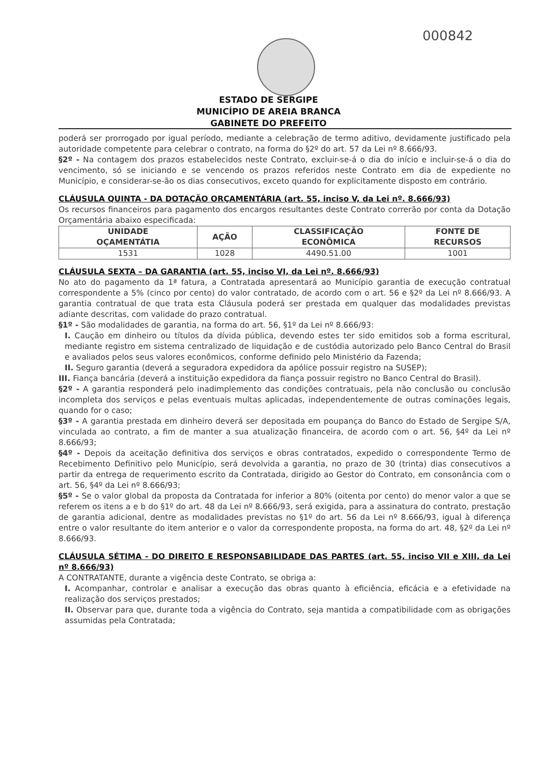000842
ESTADO DE SERGIPE
MUNICÍPIO DE AREIA BRANCA
GABINETE DO PREFEITO
poderá ser prorrogado por igual período, mediante a celebração de termo aditivo, devidamente justificado pela autoridade competente para celebrar o contrato, na forma do §2º do art. 57 da Lei nº 8.666/93.
§2º - Na contagem dos prazos estabelecidos neste Contrato, excluir-se-á o dia do início e incluir-se-á o dia do vencimento, só se iniciando e se vencendo os prazos referidos neste Contrato em dia de expediente no Município, e considerar-se-ão os dias consecutivos, exceto quando for explicitamente disposto em contrário.
CLÁUSULA QUINTA - DA DOTAÇÃO ORÇAMENTÁRIA (art. 55, inciso V, da Lei nº. 8.666/93)
Os recursos financeiros para pagamento dos encargos resultantes deste Contrato correrão por conta da Dotação Orçamentária abaixo especificada:
| UNIDADE OÇAMENTÁTIA | AÇÃO | CLASSIFICAÇÃO ECONÔMICA | FONTE DE RECURSOS |
| --- | --- | --- | --- |
| 1531 | 1028 | 4490.51.00 | 1001 |
CLÁUSULA SEXTA – DA GARANTIA (art. 55, inciso VI, da Lei nº. 8.666/93)
No ato do pagamento da 1ª fatura, a Contratada apresentará ao Município garantia de execução contratual correspondente a 5% (cinco por cento) do valor contratado, de acordo com o art. 56 e §2º da Lei nº 8.666/93. A garantia contratual de que trata esta Cláusula poderá ser prestada em qualquer das modalidades previstas adiante descritas, com validade do prazo contratual.
§1º - São modalidades de garantia, na forma do art. 56, §1º da Lei nº 8.666/93:
I. Caução em dinheiro ou títulos da dívida pública, devendo estes ter sido emitidos sob a forma escritural, mediante registro em sistema centralizado de liquidação e de custódia autorizado pelo Banco Central do Brasil e avaliados pelos seus valores econômicos, conforme definido pelo Ministério da Fazenda;
II. Seguro garantia (deverá a seguradora expedidora da apólice possuir registro na SUSEP);
III. Fiança bancária (deverá a instituição expedidora da fiança possuir registro no Banco Central do Brasil).
§2º - A garantia responderá pelo inadimplemento das condições contratuais, pela não conclusão ou conclusão incompleta dos serviços e pelas eventuais multas aplicadas, independentemente de outras cominações legais, quando for o caso;
§3º - A garantia prestada em dinheiro deverá ser depositada em poupança do Banco do Estado de Sergipe S/A, vinculada ao contrato, a fim de manter a sua atualização financeira, de acordo com o art. 56, §4º da Lei nº 8.666/93;
§4º - Depois da aceitação definitiva dos serviços e obras contratados, expedido o correspondente Termo de Recebimento Definitivo pelo Município, será devolvida a garantia, no prazo de 30 (trinta) dias consecutivos a partir da entrega de requerimento escrito da Contratada, dirigido ao Gestor do Contrato, em consonância com o art. 56, §4º da Lei nº 8.666/93;
§5º - Se o valor global da proposta da Contratada for inferior a 80% (oitenta por cento) do menor valor a que se referem os itens a e b do §1º do art. 48 da Lei nº 8.666/93, será exigida, para a assinatura do contrato, prestação de garantia adicional, dentre as modalidades previstas no §1º do art. 56 da Lei nº 8.666/93, igual à diferença entre o valor resultante do item anterior e o valor da correspondente proposta, na forma do art. 48, §2º da Lei nº 8.666/93.
CLÁUSULA SÉTIMA - DO DIREITO E RESPONSABILIDADE DAS PARTES (art. 55, inciso VII e XIII, da Lei nº 8.666/93)
A CONTRATANTE, durante a vigência deste Contrato, se obriga a:
I. Acompanhar, controlar e analisar a execução das obras quanto à eficiência, eficácia e a efetividade na realização dos serviços prestados;
II. Observar para que, durante toda a vigência do Contrato, seja mantida a compatibilidade com as obrigações assumidas pela Contratada;